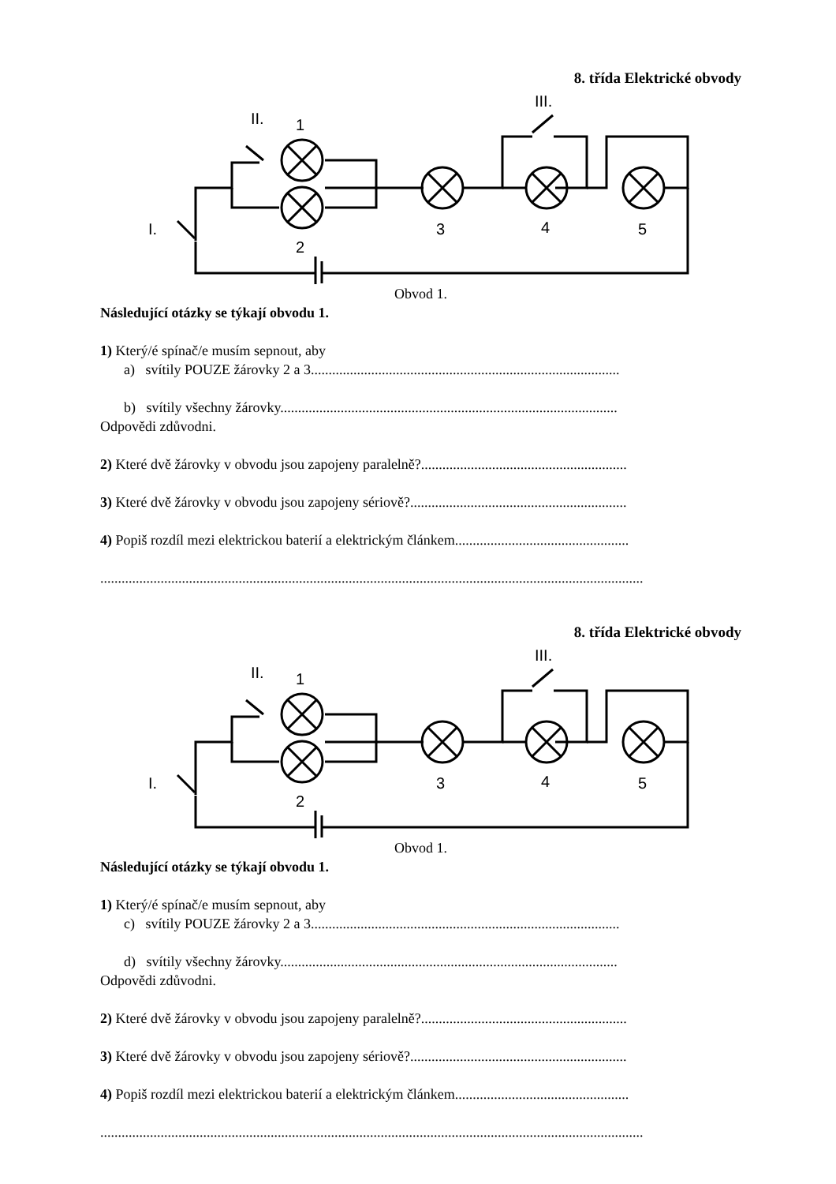8. třída Elektrické obvody
I.
II.
1
2
3
4
5
III.
Obvod 1.
Následující otázky se týkají obvodu 1.
1) Který/é spínač/e musím sepnout, aby
a) svítily POUZE žárovky 2 a 3.......................................................................................
b) svítily všechny žárovky...............................................................................................
Odpovědi zdůvodni.
2) Které dvě žárovky v obvodu jsou zapojeny paralelně?..........................................................
3) Které dvě žárovky v obvodu jsou zapojeny sériově?.............................................................
4) Popiš rozdíl mezi elektrickou baterií a elektrickým článkem.................................................
.........................................................................................................................................................
8. třída Elektrické obvody
I.
II.
1
2
3
4
5
III.
Obvod 1.
Následující otázky se týkají obvodu 1.
1) Který/é spínač/e musím sepnout, aby
c) svítily POUZE žárovky 2 a 3.......................................................................................
d) svítily všechny žárovky...............................................................................................
Odpovědi zdůvodni.
2) Které dvě žárovky v obvodu jsou zapojeny paralelně?..........................................................
3) Které dvě žárovky v obvodu jsou zapojeny sériově?.............................................................
4) Popiš rozdíl mezi elektrickou baterií a elektrickým článkem.................................................
.........................................................................................................................................................